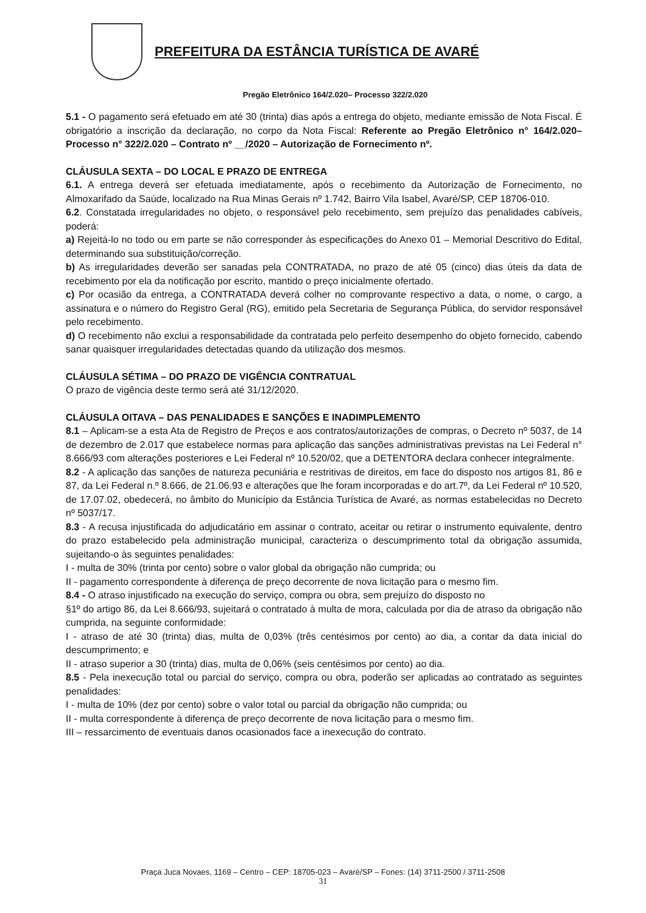PREFEITURA DA ESTÂNCIA TURÍSTICA DE AVARÉ
Pregão Eletrônico 164/2.020– Processo 322/2.020
5.1 - O pagamento será efetuado em até 30 (trinta) dias após a entrega do objeto, mediante emissão de Nota Fiscal. É obrigatório a inscrição da declaração, no corpo da Nota Fiscal: Referente ao Pregão Eletrônico n° 164/2.020– Processo n° 322/2.020 – Contrato nº __/2020 – Autorização de Fornecimento nº.
CLÁUSULA SEXTA – DO LOCAL E PRAZO DE ENTREGA
6.1. A entrega deverá ser efetuada imediatamente, após o recebimento da Autorização de Fornecimento, no Almoxarifado da Saúde, localizado na Rua Minas Gerais nº 1.742, Bairro Vila Isabel, Avaré/SP, CEP 18706-010.
6.2. Constatada irregularidades no objeto, o responsável pelo recebimento, sem prejuízo das penalidades cabíveis, poderá:
a) Rejeitá-lo no todo ou em parte se não corresponder às especificações do Anexo 01 – Memorial Descritivo do Edital, determinando sua substituição/correção.
b) As irregularidades deverão ser sanadas pela CONTRATADA, no prazo de até 05 (cinco) dias úteis da data de recebimento por ela da notificação por escrito, mantido o preço inicialmente ofertado.
c) Por ocasião da entrega, a CONTRATADA deverá colher no comprovante respectivo a data, o nome, o cargo, a assinatura e o número do Registro Geral (RG), emitido pela Secretaria de Segurança Pública, do servidor responsável pelo recebimento.
d) O recebimento não exclui a responsabilidade da contratada pelo perfeito desempenho do objeto fornecido, cabendo sanar quaisquer irregularidades detectadas quando da utilização dos mesmos.
CLÁUSULA SÉTIMA – DO PRAZO DE VIGÊNCIA CONTRATUAL
O prazo de vigência deste termo será até 31/12/2020.
CLÁUSULA OITAVA – DAS PENALIDADES E SANÇÕES E INADIMPLEMENTO
8.1 – Aplicam-se a esta Ata de Registro de Preços e aos contratos/autorizações de compras, o Decreto nº 5037, de 14 de dezembro de 2.017 que estabelece normas para aplicação das sanções administrativas previstas na Lei Federal n° 8.666/93 com alterações posteriores e Lei Federal nº 10.520/02, que a DETENTORA declara conhecer integralmente.
8.2 - A aplicação das sanções de natureza pecuniária e restritivas de direitos, em face do disposto nos artigos 81, 86 e 87, da Lei Federal n.º 8.666, de 21.06.93 e alterações que lhe foram incorporadas e do art.7º, da Lei Federal nº 10.520, de 17.07.02, obedecerá, no âmbito do Município da Estância Turística de Avaré, as normas estabelecidas no Decreto nº 5037/17.
8.3 - A recusa injustificada do adjudicatário em assinar o contrato, aceitar ou retirar o instrumento equivalente, dentro do prazo estabelecido pela administração municipal, caracteriza o descumprimento total da obrigação assumida, sujeitando-o às seguintes penalidades:
I - multa de 30% (trinta por cento) sobre o valor global da obrigação não cumprida; ou
II - pagamento correspondente à diferença de preço decorrente de nova licitação para o mesmo fim.
8.4 - O atraso injustificado na execução do serviço, compra ou obra, sem prejuízo do disposto no
§1º do artigo 86, da Lei 8.666/93, sujeitará o contratado à multa de mora, calculada por dia de atraso da obrigação não cumprida, na seguinte conformidade:
I - atraso de até 30 (trinta) dias, multa de 0,03% (três centésimos por cento) ao dia, a contar da data inicial do descumprimento; e
II - atraso superior a 30 (trinta) dias, multa de 0,06% (seis centésimos por cento) ao dia.
8.5 - Pela inexecução total ou parcial do serviço, compra ou obra, poderão ser aplicadas ao contratado as seguintes penalidades:
I - multa de 10% (dez por cento) sobre o valor total ou parcial da obrigação não cumprida; ou
II - multa correspondente à diferença de preço decorrente de nova licitação para o mesmo fim.
III – ressarcimento de eventuais danos ocasionados face a inexecução do contrato.
Praça Juca Novaes, 1169 – Centro – CEP: 18705-023 – Avaré/SP – Fones: (14) 3711-2500 / 3711-2508
31